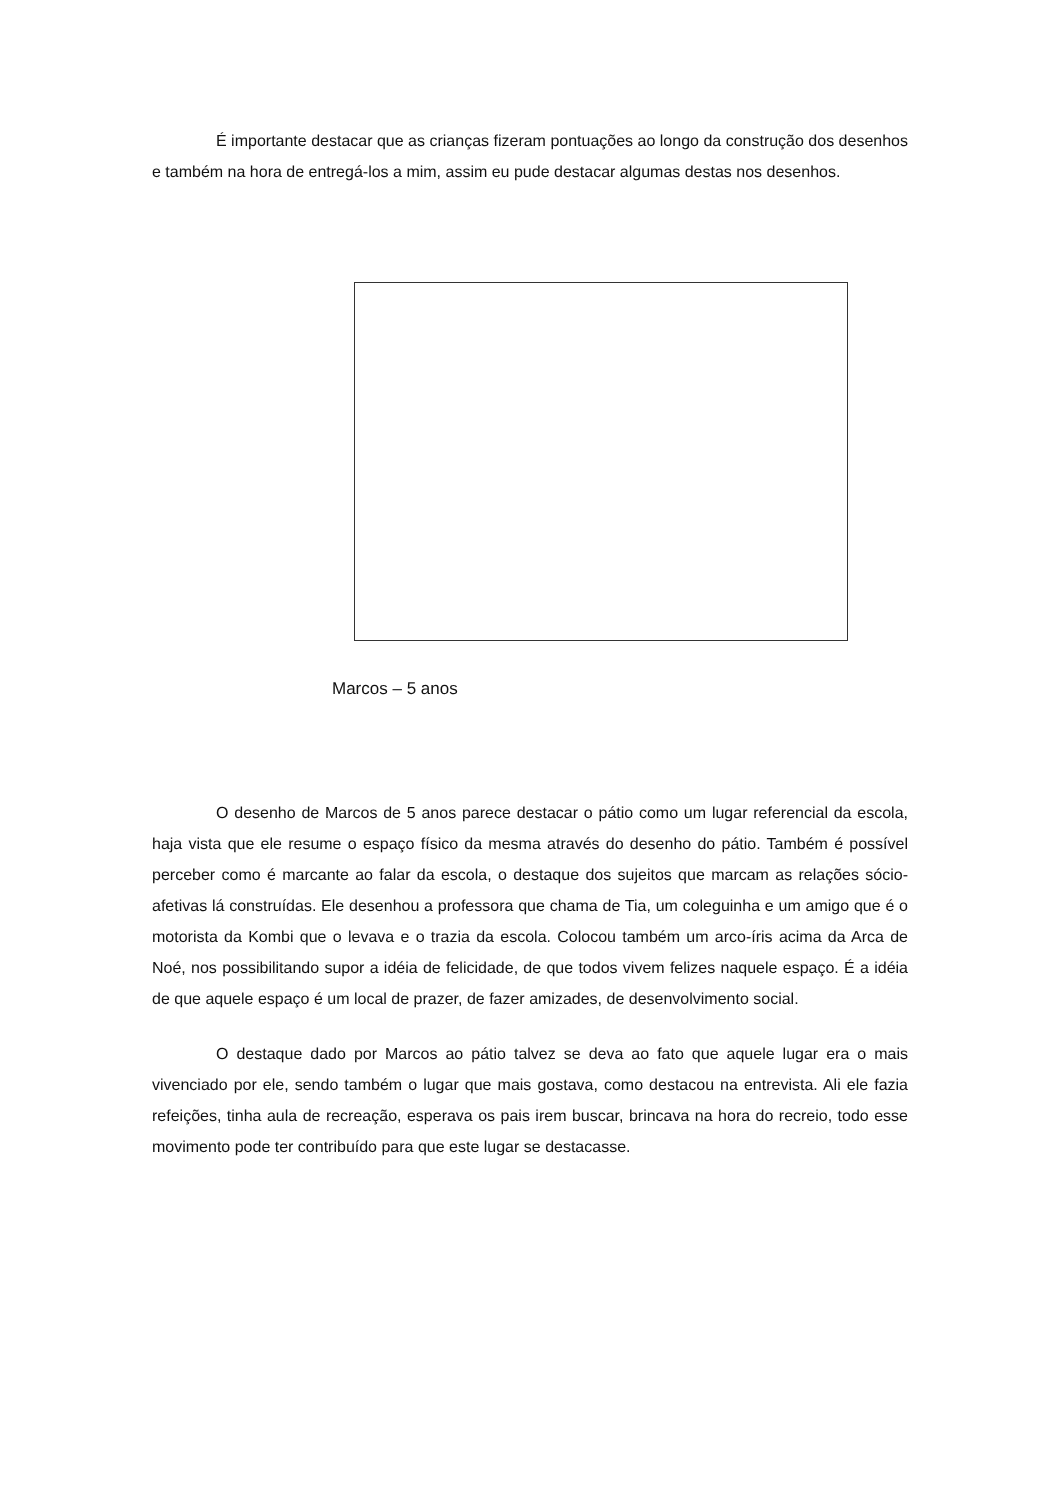É importante destacar que as crianças fizeram pontuações ao longo da construção dos desenhos e também na hora de entregá-los a mim, assim eu pude destacar algumas destas nos desenhos.
Marcos – 5 anos
O desenho de Marcos de 5 anos parece destacar o pátio como um lugar referencial da escola, haja vista que ele resume o espaço físico da mesma através do desenho do pátio. Também é possível perceber como é marcante ao falar da escola, o destaque dos sujeitos que marcam as relações sócio-afetivas lá construídas. Ele desenhou a professora que chama de Tia, um coleguinha e um amigo que é o motorista da Kombi que o levava e o trazia da escola. Colocou também um arco-íris acima da Arca de Noé, nos possibilitando supor a idéia de felicidade, de que todos vivem felizes naquele espaço. É a idéia de que aquele espaço é um local de prazer, de fazer amizades, de desenvolvimento social.
O destaque dado por Marcos ao pátio talvez se deva ao fato que aquele lugar era o mais vivenciado por ele, sendo também o lugar que mais gostava, como destacou na entrevista. Ali ele fazia refeições, tinha aula de recreação, esperava os pais irem buscar, brincava na hora do recreio, todo esse movimento pode ter contribuído para que este lugar se destacasse.